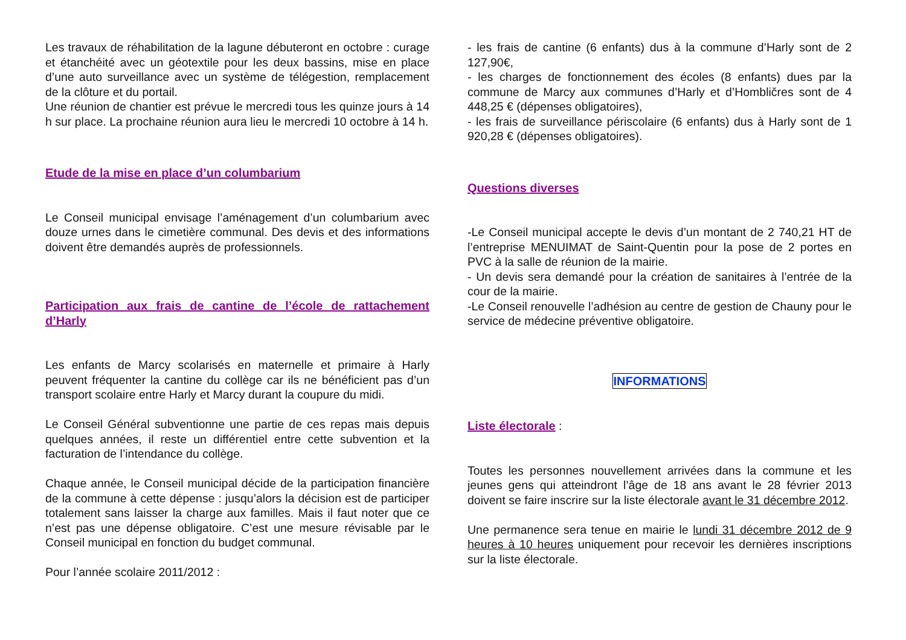Les travaux de réhabilitation de la lagune débuteront en octobre : curage et étanchéité avec un géotextile pour les deux bassins, mise en place d’une auto surveillance avec un système de télégestion, remplacement de la clôture et du portail.
Une réunion de chantier est prévue le mercredi tous les quinze jours à 14 h sur place. La prochaine réunion aura lieu le mercredi 10 octobre à 14 h.
Etude de la mise en place d’un columbarium
Le Conseil municipal envisage l’aménagement d’un columbarium avec douze urnes dans le cimetière communal. Des devis et des informations doivent être demandés auprès de professionnels.
Participation aux frais de cantine de l’école de rattachement d’Harly
Les enfants de Marcy scolarisés en maternelle et primaire à Harly peuvent fréquenter la cantine du collège car ils ne bénéficient pas d’un transport scolaire entre Harly et Marcy durant la coupure du midi.
Le Conseil Général subventionne une partie de ces repas mais depuis quelques années, il reste un différentiel entre cette subvention et la facturation de l’intendance du collège.
Chaque année, le Conseil municipal décide de la participation financière de la commune à cette dépense : jusqu’alors la décision est de participer totalement sans laisser la charge aux familles. Mais il faut noter que ce n’est pas une dépense obligatoire. C’est une mesure révisable par le Conseil municipal en fonction du budget communal.
Pour l’année scolaire 2011/2012 :
- les frais de cantine (6 enfants) dus à la commune d’Harly sont de 2 127,90€,
- les charges de fonctionnement des écoles (8 enfants) dues par la commune de Marcy aux communes d’Harly et d’Hombličres sont de 4 448,25 € (dépenses obligatoires),
- les frais de surveillance périscolaire (6 enfants) dus à Harly sont de 1 920,28 € (dépenses obligatoires).
Questions diverses
-Le Conseil municipal accepte le devis d’un montant de 2 740,21 HT de l’entreprise MENUIMAT de Saint-Quentin pour la pose de 2 portes en PVC à la salle de réunion de la mairie.
- Un devis sera demandé pour la création de sanitaires à l’entrée de la cour de la mairie.
-Le Conseil renouvelle l’adhésion au centre de gestion de Chauny pour le service de médecine préventive obligatoire.
INFORMATIONS
Liste électorale
:
Toutes les personnes nouvellement arrivées dans la commune et les jeunes gens qui atteindront l’âge de 18 ans avant le 28 février 2013 doivent se faire inscrire sur la liste électorale avant le 31 décembre 2012.
Une permanence sera tenue en mairie le lundi 31 décembre 2012 de 9 heures à 10 heures uniquement pour recevoir les dernières inscriptions sur la liste électorale.